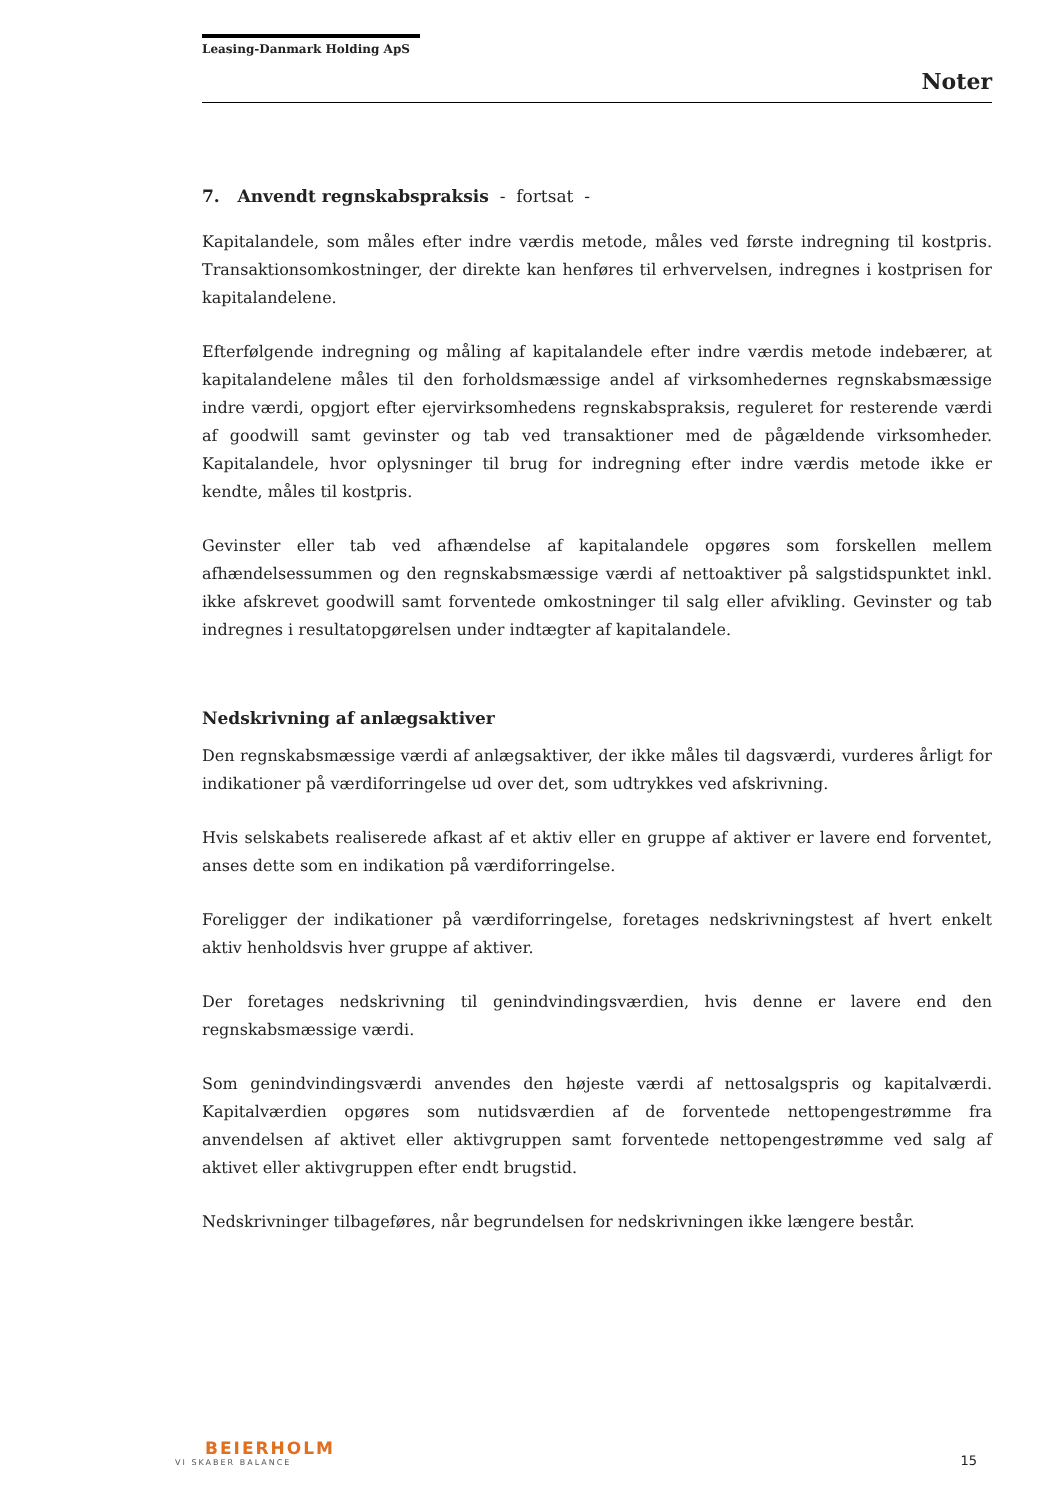Leasing-Danmark Holding ApS
Noter
7. Anvendt regnskabspraksis - fortsat -
Kapitalandele, som måles efter indre værdis metode, måles ved første indregning til kostpris. Transaktionsomkostninger, der direkte kan henføres til erhvervelsen, indregnes i kostprisen for kapitalandelene.
Efterfølgende indregning og måling af kapitalandele efter indre værdis metode indebærer, at kapitalandelene måles til den forholdsmæssige andel af virksomhedernes regnskabsmæssige indre værdi, opgjort efter ejervirksomhedens regnskabspraksis, reguleret for resterende værdi af goodwill samt gevinster og tab ved transaktioner med de pågældende virksomheder. Kapitalandele, hvor oplysninger til brug for indregning efter indre værdis metode ikke er kendte, måles til kostpris.
Gevinster eller tab ved afhændelse af kapitalandele opgøres som forskellen mellem afhændelsessummen og den regnskabsmæssige værdi af nettoaktiver på salgstidspunktet inkl. ikke afskrevet goodwill samt forventede omkostninger til salg eller afvikling. Gevinster og tab indregnes i resultatopgørelsen under indtægter af kapitalandele.
Nedskrivning af anlægsaktiver
Den regnskabsmæssige værdi af anlægsaktiver, der ikke måles til dagsværdi, vurderes årligt for indikationer på værdiforringelse ud over det, som udtrykkes ved afskrivning.
Hvis selskabets realiserede afkast af et aktiv eller en gruppe af aktiver er lavere end forventet, anses dette som en indikation på værdiforringelse.
Foreligger der indikationer på værdiforringelse, foretages nedskrivningstest af hvert enkelt aktiv henholdsvis hver gruppe af aktiver.
Der foretages nedskrivning til genindvindingsværdien, hvis denne er lavere end den regnskabsmæssige værdi.
Som genindvindingsværdi anvendes den højeste værdi af nettosalgspris og kapitalværdi. Kapitalværdien opgøres som nutidsværdien af de forventede nettopengestrømme fra anvendelsen af aktivet eller aktivgruppen samt forventede nettopengestrømme ved salg af aktivet eller aktivgruppen efter endt brugstid.
Nedskrivninger tilbageføres, når begrundelsen for nedskrivningen ikke længere består.
BEIERHOLM
VI SKABER BALANCE
15